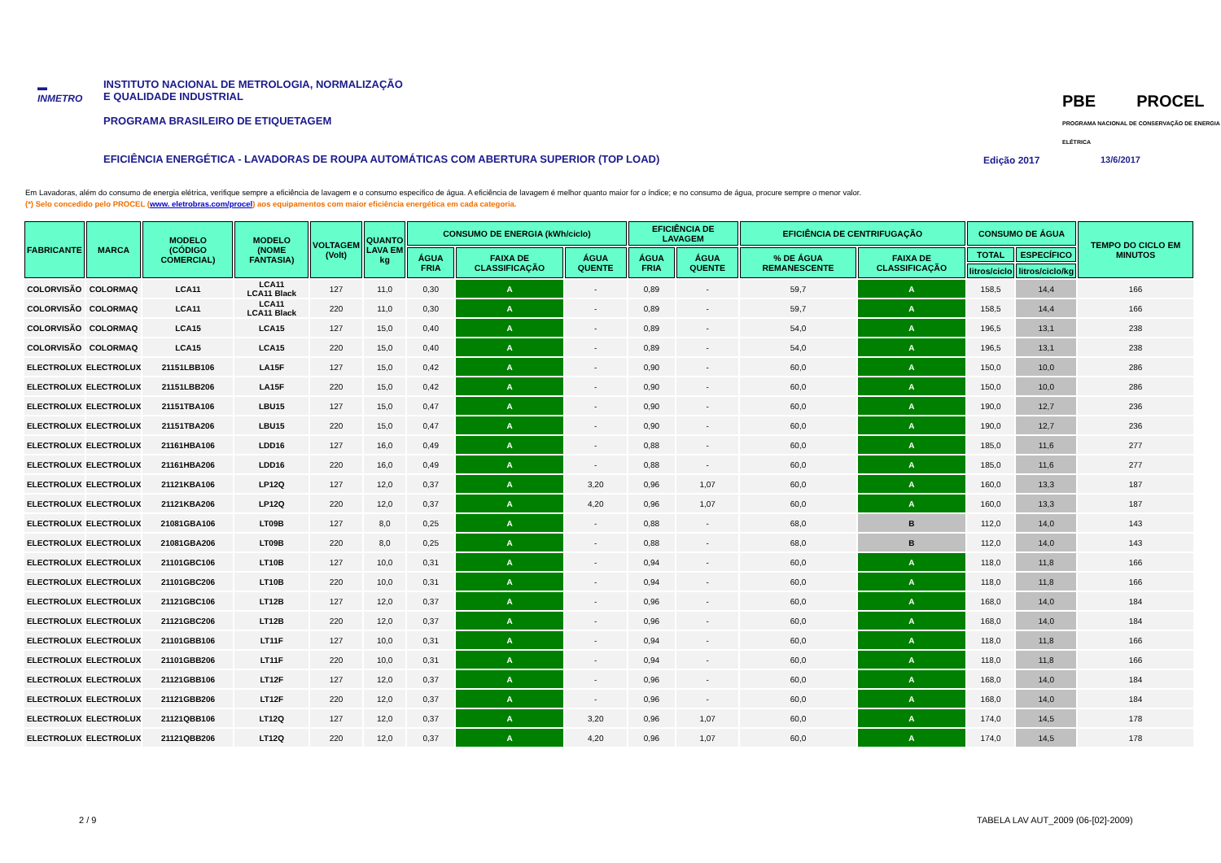▬
INMETRO
INSTITUTO NACIONAL DE METROLOGIA, NORMALIZAÇÃO
E QUALIDADE INDUSTRIAL
PROGRAMA BRASILEIRO DE ETIQUETAGEM
PBE PROCEL PROGRAMA NACIONAL DE CONSERVAÇÃO DE ENERGIA ELÉTRICA
EFICIÊNCIA ENERGÉTICA - LAVADORAS DE ROUPA AUTOMÁTICAS COM ABERTURA SUPERIOR (TOP LOAD)
Edição 2017 13/6/2017
Em Lavadoras, além do consumo de energia elétrica, verifique sempre a eficiência de lavagem e o consumo especifico de água. A eficiência de lavagem é melhor quanto maior for o índice; e no consumo de água, procure sempre o menor valor.
(*) Selo concedido pelo PROCEL (www. eletrobras.com/procel) aos equipamentos com maior eficiência energética em cada categoria.
| FABRICANTE | MARCA | MODELO (CÓDIGO COMERCIAL) | MODELO (NOME FANTASIA) | VOLTAGEM (Volt) | QUANTO LAVA EM kg | CONSUMO DE ENERGIA (kWh/ciclo) | | | EFICIÊNCIA DE LAVAGEM | | EFICIÊNCIA DE CENTRIFUGAÇÃO | | CONSUMO DE ÁGUA | | TEMPO DO CICLO EM MINUTOS |
| --- | --- | --- | --- | --- | --- | --- | --- | --- | --- | --- | --- | --- | --- | --- | --- |
| | | | | | | ÁGUA FRIA | FAIXA DE CLASSIFICAÇÃO | ÁGUA QUENTE | ÁGUA FRIA | ÁGUA QUENTE | % DE ÁGUA REMANESCENTE | FAIXA DE CLASSIFICAÇÃO | TOTAL | ESPECÍFICO | |
| | | | | | | | | | | | | | litros/ciclo | litros/ciclo/kg | |
| COLORVISÃO | COLORMAQ | LCA11 | LCA11 LCA11 Black | 127 | 11,0 | 0,30 | A | - | 0,89 | - | 59,7 | A | 158,5 | 14,4 | 166 |
| COLORVISÃO | COLORMAQ | LCA11 | LCA11 LCA11 Black | 220 | 11,0 | 0,30 | A | - | 0,89 | - | 59,7 | A | 158,5 | 14,4 | 166 |
| COLORVISÃO | COLORMAQ | LCA15 | LCA15 | 127 | 15,0 | 0,40 | A | - | 0,89 | - | 54,0 | A | 196,5 | 13,1 | 238 |
| COLORVISÃO | COLORMAQ | LCA15 | LCA15 | 220 | 15,0 | 0,40 | A | - | 0,89 | - | 54,0 | A | 196,5 | 13,1 | 238 |
| ELECTROLUX | ELECTROLUX | 21151LBB106 | LA15F | 127 | 15,0 | 0,42 | A | - | 0,90 | - | 60,0 | A | 150,0 | 10,0 | 286 |
| ELECTROLUX | ELECTROLUX | 21151LBB206 | LA15F | 220 | 15,0 | 0,42 | A | - | 0,90 | - | 60,0 | A | 150,0 | 10,0 | 286 |
| ELECTROLUX | ELECTROLUX | 21151TBA106 | LBU15 | 127 | 15,0 | 0,47 | A | - | 0,90 | - | 60,0 | A | 190,0 | 12,7 | 236 |
| ELECTROLUX | ELECTROLUX | 21151TBA206 | LBU15 | 220 | 15,0 | 0,47 | A | - | 0,90 | - | 60,0 | A | 190,0 | 12,7 | 236 |
| ELECTROLUX | ELECTROLUX | 21161HBA106 | LDD16 | 127 | 16,0 | 0,49 | A | - | 0,88 | - | 60,0 | A | 185,0 | 11,6 | 277 |
| ELECTROLUX | ELECTROLUX | 21161HBA206 | LDD16 | 220 | 16,0 | 0,49 | A | - | 0,88 | - | 60,0 | A | 185,0 | 11,6 | 277 |
| ELECTROLUX | ELECTROLUX | 21121KBA106 | LP12Q | 127 | 12,0 | 0,37 | A | 3,20 | 0,96 | 1,07 | 60,0 | A | 160,0 | 13,3 | 187 |
| ELECTROLUX | ELECTROLUX | 21121KBA206 | LP12Q | 220 | 12,0 | 0,37 | A | 4,20 | 0,96 | 1,07 | 60,0 | A | 160,0 | 13,3 | 187 |
| ELECTROLUX | ELECTROLUX | 21081GBA106 | LT09B | 127 | 8,0 | 0,25 | A | - | 0,88 | - | 68,0 | B | 112,0 | 14,0 | 143 |
| ELECTROLUX | ELECTROLUX | 21081GBA206 | LT09B | 220 | 8,0 | 0,25 | A | - | 0,88 | - | 68,0 | B | 112,0 | 14,0 | 143 |
| ELECTROLUX | ELECTROLUX | 21101GBC106 | LT10B | 127 | 10,0 | 0,31 | A | - | 0,94 | - | 60,0 | A | 118,0 | 11,8 | 166 |
| ELECTROLUX | ELECTROLUX | 21101GBC206 | LT10B | 220 | 10,0 | 0,31 | A | - | 0,94 | - | 60,0 | A | 118,0 | 11,8 | 166 |
| ELECTROLUX | ELECTROLUX | 21121GBC106 | LT12B | 127 | 12,0 | 0,37 | A | - | 0,96 | - | 60,0 | A | 168,0 | 14,0 | 184 |
| ELECTROLUX | ELECTROLUX | 21121GBC206 | LT12B | 220 | 12,0 | 0,37 | A | - | 0,96 | - | 60,0 | A | 168,0 | 14,0 | 184 |
| ELECTROLUX | ELECTROLUX | 21101GBB106 | LT11F | 127 | 10,0 | 0,31 | A | - | 0,94 | - | 60,0 | A | 118,0 | 11,8 | 166 |
| ELECTROLUX | ELECTROLUX | 21101GBB206 | LT11F | 220 | 10,0 | 0,31 | A | - | 0,94 | - | 60,0 | A | 118,0 | 11,8 | 166 |
| ELECTROLUX | ELECTROLUX | 21121GBB106 | LT12F | 127 | 12,0 | 0,37 | A | - | 0,96 | - | 60,0 | A | 168,0 | 14,0 | 184 |
| ELECTROLUX | ELECTROLUX | 21121GBB206 | LT12F | 220 | 12,0 | 0,37 | A | - | 0,96 | - | 60,0 | A | 168,0 | 14,0 | 184 |
| ELECTROLUX | ELECTROLUX | 21121QBB106 | LT12Q | 127 | 12,0 | 0,37 | A | 3,20 | 0,96 | 1,07 | 60,0 | A | 174,0 | 14,5 | 178 |
| ELECTROLUX | ELECTROLUX | 21121QBB206 | LT12Q | 220 | 12,0 | 0,37 | A | 4,20 | 0,96 | 1,07 | 60,0 | A | 174,0 | 14,5 | 178 |
2 / 9
TABELA LAV AUT_2009 (06-[02]-2009)